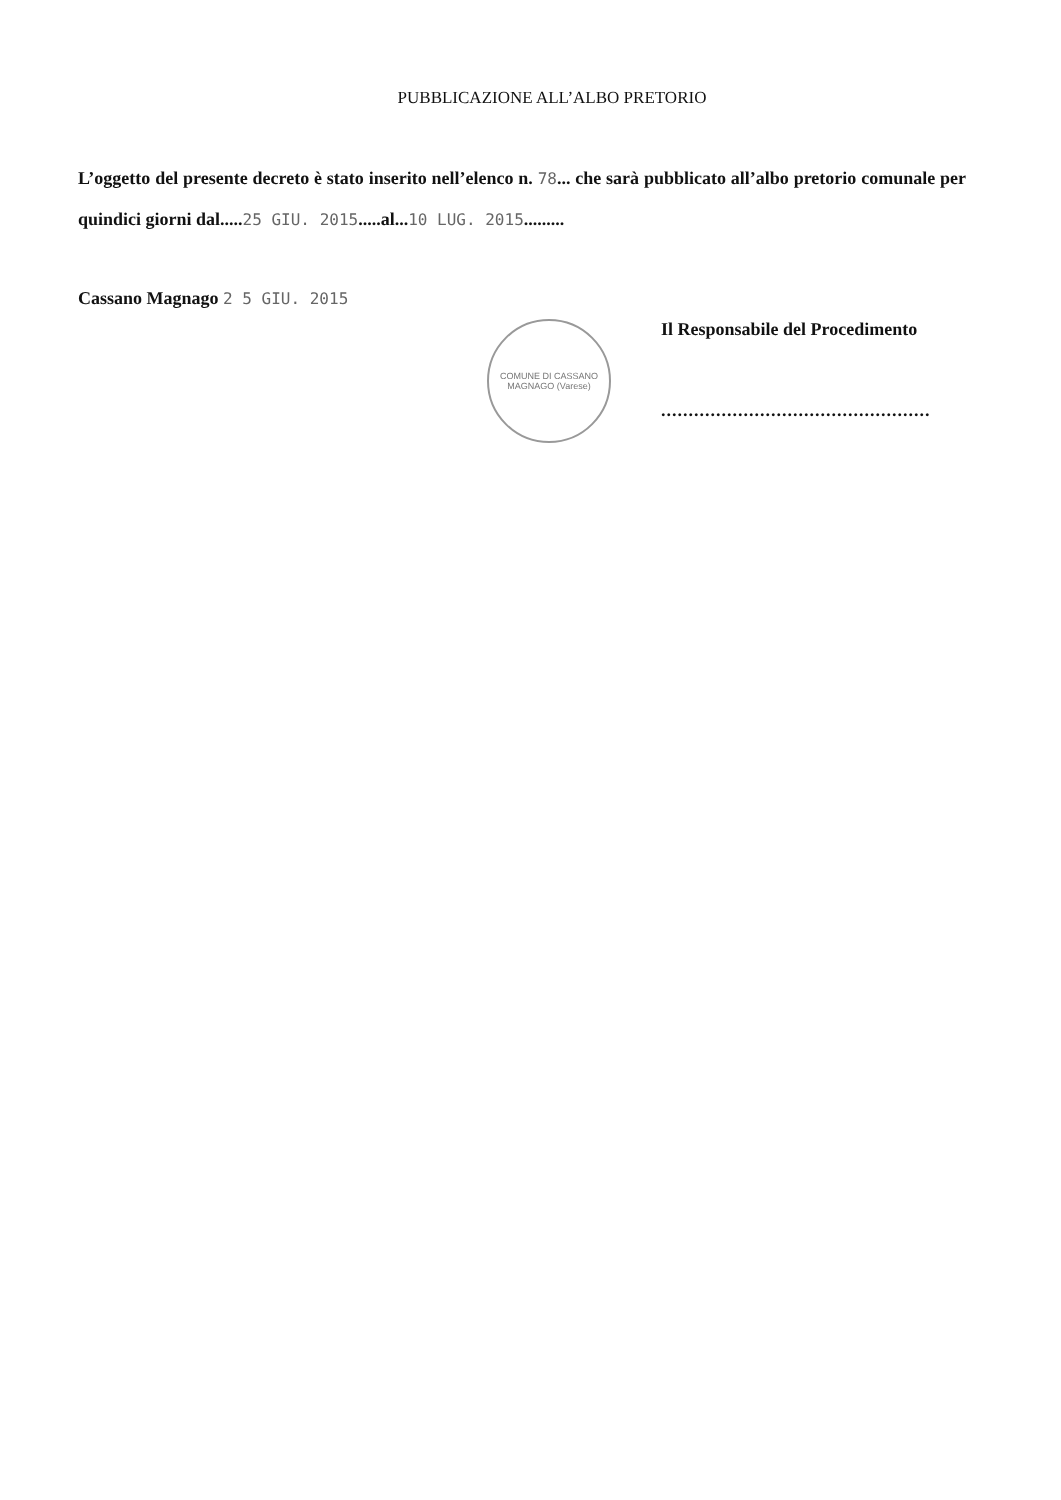PUBBLICAZIONE ALL’ALBO PRETORIO
L’oggetto del presente decreto è stato inserito nell’elenco n. 78... che sarà pubblicato all’albo pretorio comunale per quindici giorni dal.....25 GIU. 2015.....al...10 LUG. 2015.........
Cassano Magnago 2 5 GIU. 2015
COMUNE DI CASSANO MAGNAGO (Varese)
Il Responsabile del Procedimento
.................................................